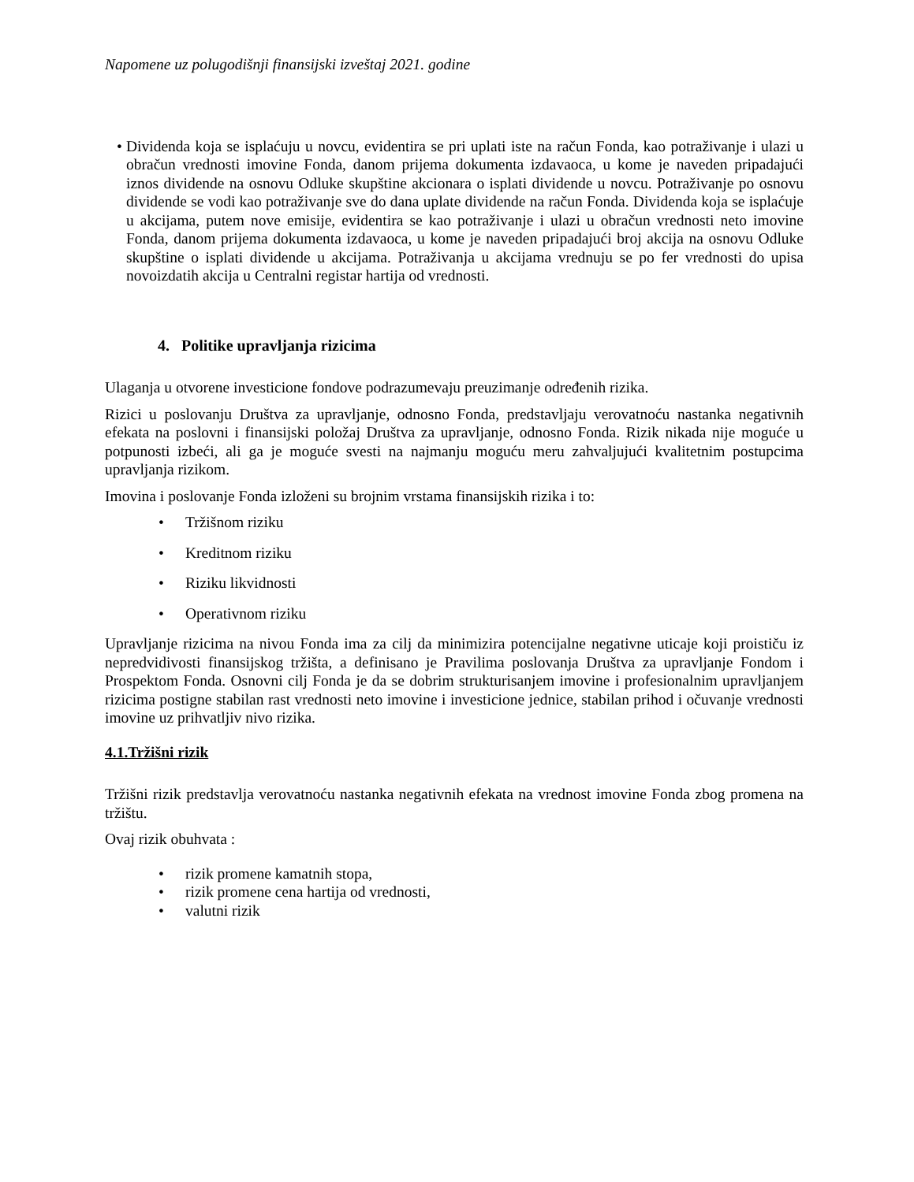Napomene uz polugodišnji finansijski izveštaj 2021. godine
• Dividenda koja se isplaćuju u novcu, evidentira se pri uplati iste na račun Fonda, kao potraživanje i ulazi u obračun vrednosti imovine Fonda, danom prijema dokumenta izdavaoca, u kome je naveden pripadajući iznos dividende na osnovu Odluke skupštine akcionara o isplati dividende u novcu. Potraživanje po osnovu dividende se vodi kao potraživanje sve do dana uplate dividende na račun Fonda. Dividenda koja se isplaćuje u akcijama, putem nove emisije, evidentira se kao potraživanje i ulazi u obračun vrednosti neto imovine Fonda, danom prijema dokumenta izdavaoca, u kome je naveden pripadajući broj akcija na osnovu Odluke skupštine o isplati dividende u akcijama. Potraživanja u akcijama vrednuju se po fer vrednosti do upisa novoizdatih akcija u Centralni registar hartija od vrednosti.
4. Politike upravljanja rizicima
Ulaganja u otvorene investicione fondove podrazumevaju preuzimanje određenih rizika.
Rizici u poslovanju Društva za upravljanje, odnosno Fonda, predstavljaju verovatnoću nastanka negativnih efekata na poslovni i finansijski položaj Društva za upravljanje, odnosno Fonda. Rizik nikada nije moguće u potpunosti izbeći, ali ga je moguće svesti na najmanju moguću meru zahvaljujući kvalitetnim postupcima upravljanja rizikom.
Imovina i poslovanje Fonda izloženi su brojnim vrstama finansijskih rizika i to:
• Tržišnom riziku
• Kreditnom riziku
• Riziku likvidnosti
• Operativnom riziku
Upravljanje rizicima na nivou Fonda ima za cilj da minimizira potencijalne negativne uticaje koji proističu iz nepredvidivosti finansijskog tržišta, a definisano je Pravilima poslovanja Društva za upravljanje Fondom i Prospektom Fonda. Osnovni cilj Fonda je da se dobrim strukturisanjem imovine i profesionalnim upravljanjem rizicima postigne stabilan rast vrednosti neto imovine i investicione jednice, stabilan prihod i očuvanje vrednosti imovine uz prihvatljiv nivo rizika.
4.1.Tržišni rizik
Tržišni rizik predstavlja verovatnoću nastanka negativnih efekata na vrednost imovine Fonda zbog promena na tržištu.
Ovaj rizik obuhvata :
• rizik promene kamatnih stopa,
• rizik promene cena hartija od vrednosti,
• valutni rizik